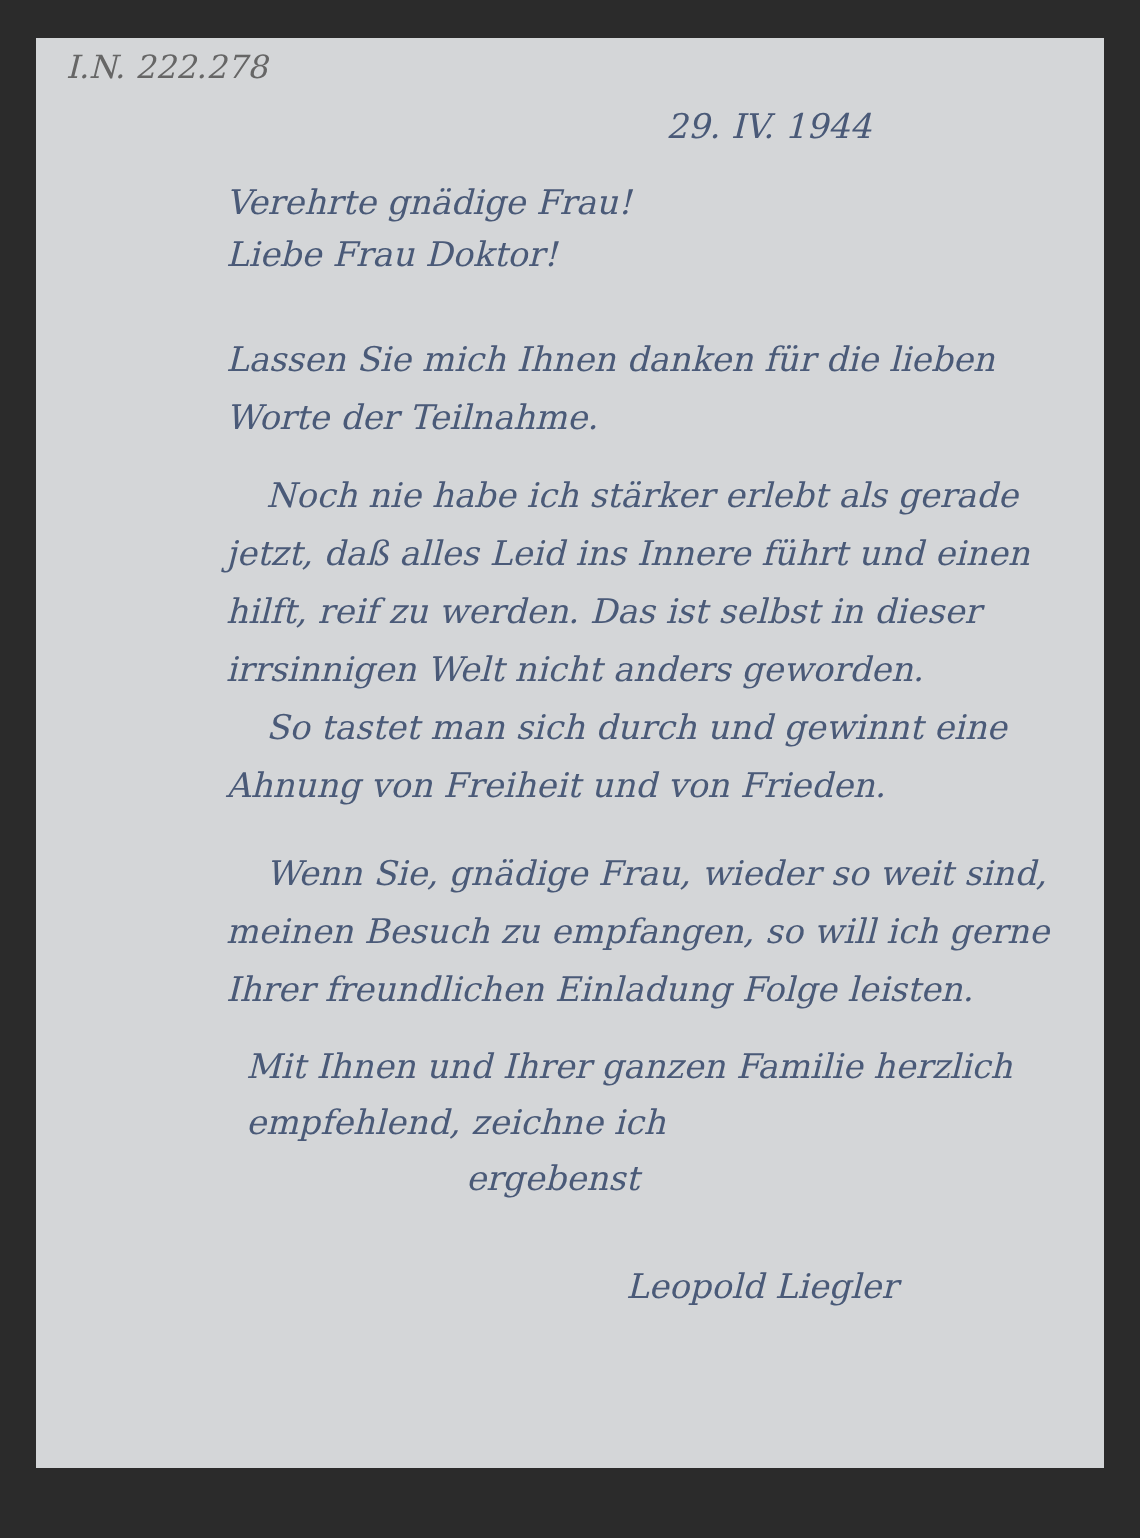I.N. 222.278
29. IV. 1944
Verehrte gnädige Frau!
Liebe Frau Doktor!
Lassen Sie mich Ihnen danken für die lieben Worte der Teilnahme.
Noch nie habe ich stärker erlebt als gerade jetzt, daß alles Leid ins Innere führt und einen hilft, reif zu werden. Das ist selbst in dieser irrsinnigen Welt nicht anders geworden.
So tastet man sich durch und gewinnt eine Ahnung von Freiheit und von Frieden.
Wenn Sie, gnädige Frau, wieder so weit sind, meinen Besuch zu empfangen, so will ich gerne Ihrer freundlichen Einladung Folge leisten.
Mit Ihnen und Ihrer ganzen Familie herzlich empfehlend, zeichne ich
ergebenst
Leopold Liegler